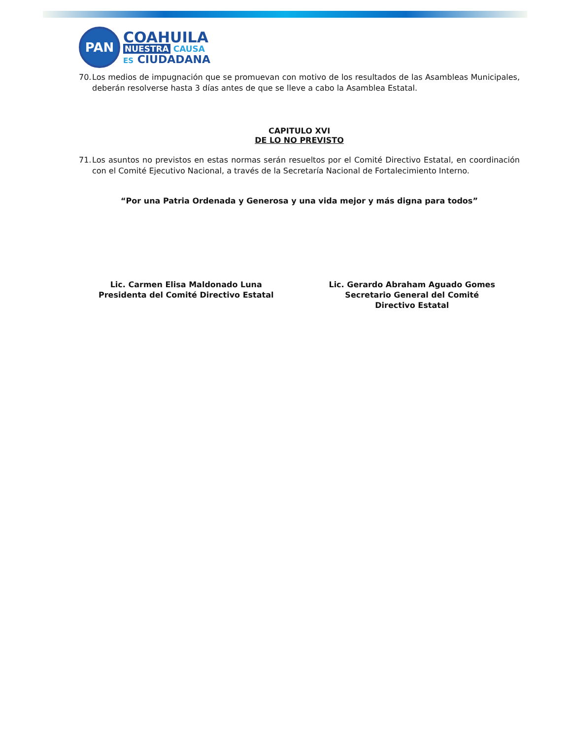PAN
COAHUILA
NUESTRA CAUSA
ES CIUDADANA
70. Los medios de impugnación que se promuevan con motivo de los resultados de las Asambleas Municipales, deberán resolverse hasta 3 días antes de que se lleve a cabo la Asamblea Estatal.
CAPITULO XVI
DE LO NO PREVISTO
71. Los asuntos no previstos en estas normas serán resueltos por el Comité Directivo Estatal, en coordinación con el Comité Ejecutivo Nacional, a través de la Secretaría Nacional de Fortalecimiento Interno.
“Por una Patria Ordenada y Generosa y una vida mejor y más digna para todos”
Lic. Carmen Elisa Maldonado Luna
Presidenta del Comité Directivo Estatal
Lic. Gerardo Abraham Aguado Gomes
Secretario General del Comité
Directivo Estatal